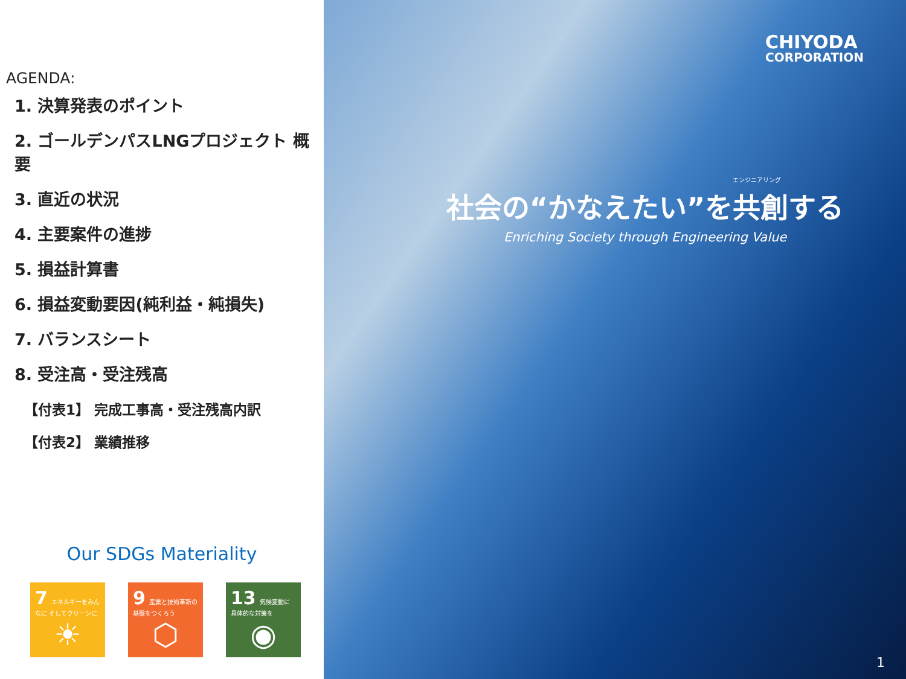AGENDA:
1. 決算発表のポイント
2. ゴールデンパスLNGプロジェクト 概要
3. 直近の状況
4. 主要案件の進捗
5. 損益計算書
6. 損益変動要因(純利益・純損失)
7. バランスシート
8. 受注高・受注残高
【付表1】 完成工事高・受注残高内訳
【付表2】 業績推移
Our SDGs Materiality
7 エネルギーをみんなに そしてクリーンに
☀
9 産業と技術革新の 基盤をつくろう
⬡
13 気候変動に 具体的な対策を
◉
CHIYODA
CORPORATION
エンジニアリング
社会の“かなえたい”を共創する
Enriching Society through Engineering Value
1